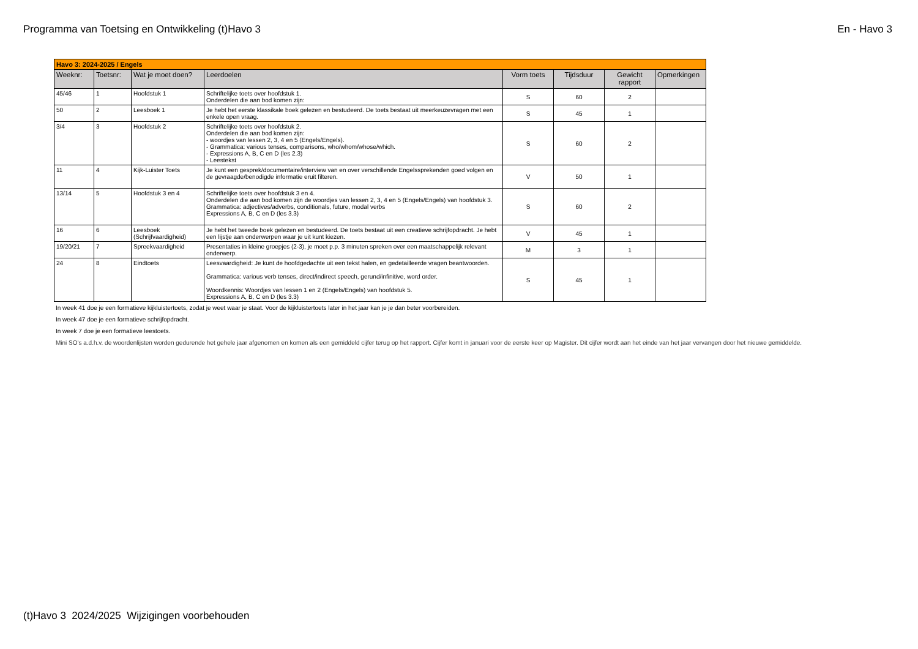Programma van Toetsing en Ontwikkeling (t)Havo 3 En - Havo 3
| Havo 3: 2024-2025 / Engels | | | | | | | |
| Weeknr: | Toetsnr: | Wat je moet doen? | Leerdoelen | Vorm toets | Tijdsduur | Gewicht rapport | Opmerkingen |
| 45/46 | 1 | Hoofdstuk 1 | Schriftelijke toets over hoofdstuk 1. Onderdelen die aan bod komen zijn: | S | 60 | 2 | |
| 50 | 2 | Leesboek 1 | Je hebt het eerste klassikale boek gelezen en bestudeerd. De toets bestaat uit meerkeuzevragen met een enkele open vraag. | S | 45 | 1 | |
| 3/4 | 3 | Hoofdstuk 2 | Schriftelijke toets over hoofdstuk 2. Onderdelen die aan bod komen zijn: - woordjes van lessen 2, 3, 4 en 5 (Engels/Engels). - Grammatica: various tenses, comparisons, who/whom/whose/which. - Expressions A, B, C en D (les 2.3) - Leestekst | S | 60 | 2 | |
| 11 | 4 | Kijk-Luister Toets | Je kunt een gesprek/documentaire/interview van en over verschillende Engelssprekenden goed volgen en de gevraagde/benodigde informatie eruit filteren. | V | 50 | 1 | |
| 13/14 | 5 | Hoofdstuk 3 en 4 | Schriftelijke toets over hoofdstuk 3 en 4. Onderdelen die aan bod komen zijn de woordjes van lessen 2, 3, 4 en 5 (Engels/Engels) van hoofdstuk 3. Grammatica: adjectives/adverbs, conditionals, future, modal verbs Expressions A, B, C en D (les 3.3) | S | 60 | 2 | |
| 16 | 6 | Leesboek (Schrijfvaardigheid) | Je hebt het tweede boek gelezen en bestudeerd. De toets bestaat uit een creatieve schrijfopdracht. Je hebt een lijstje aan onderwerpen waar je uit kunt kiezen. | V | 45 | 1 | |
| 19/20/21 | 7 | Spreekvaardigheid | Presentaties in kleine groepjes (2-3), je moet p.p. 3 minuten spreken over een maatschappelijk relevant onderwerp. | M | 3 | 1 | |
| 24 | 8 | Eindtoets | Leesvaardigheid: Je kunt de hoofdgedachte uit een tekst halen, en gedetailleerde vragen beantwoorden. Grammatica: various verb tenses, direct/indirect speech, gerund/infinitive, word order. Woordkennis: Woordjes van lessen 1 en 2 (Engels/Engels) van hoofdstuk 5. Expressions A, B, C en D (les 3.3) | S | 45 | 1 | |
In week 41 doe je een formatieve kijkluistertoets, zodat je weet waar je staat. Voor de kijkluistertoets later in het jaar kan je je dan beter voorbereiden.
In week 47 doe je een formatieve schrijfopdracht.
In week 7 doe je een formatieve leestoets.
Mini SO's a.d.h.v. de woordenlijsten worden gedurende het gehele jaar afgenomen en komen als een gemiddeld cijfer terug op het rapport. Cijfer komt in januari voor de eerste keer op Magister. Dit cijfer wordt aan het einde van het jaar vervangen door het nieuwe gemiddelde.
(t)Havo 3 2024/2025 Wijzigingen voorbehouden